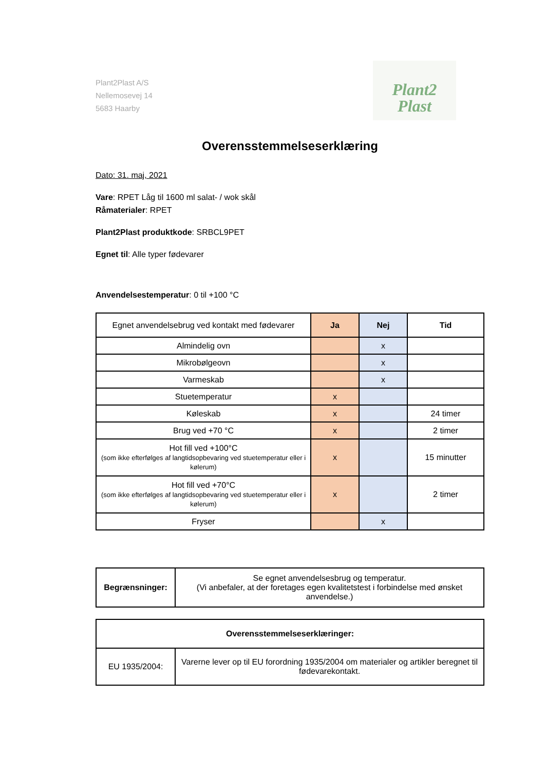Plant2Plast A/S
Nellemosevej 14
5683 Haarby
Plant2
Plast
Overensstemmelseserklæring
Dato: 31. maj, 2021
Vare: RPET Låg til 1600 ml salat- / wok skål
Råmaterialer: RPET
Plant2Plast produktkode: SRBCL9PET
Egnet til: Alle typer fødevarer
Anvendelsestemperatur: 0 til +100 °C
| Egnet anvendelsebrug ved kontakt med fødevarer | Ja | Nej | Tid |
| Almindelig ovn | | x | |
| Mikrobølgeovn | | x | |
| Varmeskab | | x | |
| Stuetemperatur | x | | |
| Køleskab | x | | 24 timer |
| Brug ved +70 °C | x | | 2 timer |
| Hot fill ved +100°C (som ikke efterfølges af langtidsopbevaring ved stuetemperatur eller i kølerum) | x | | 15 minutter |
| Hot fill ved +70°C (som ikke efterfølges af langtidsopbevaring ved stuetemperatur eller i kølerum) | x | | 2 timer |
| Fryser | | x | |
| Begrænsninger: | Se egnet anvendelsesbrug og temperatur. (Vi anbefaler, at der foretages egen kvalitetstest i forbindelse med ønsket anvendelse.) |
| Overensstemmelseserklæringer: | |
| --- | --- |
| EU 1935/2004: | Varerne lever op til EU forordning 1935/2004 om materialer og artikler beregnet til fødevarekontakt. |